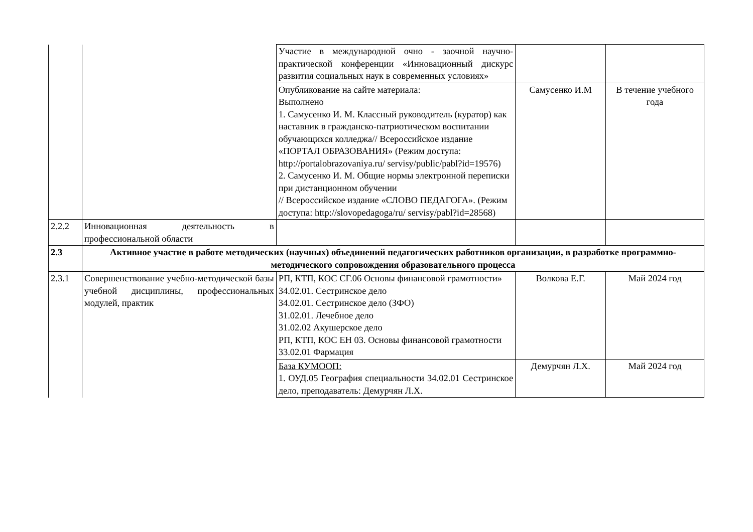| | | Участие в международной очно - заочной научно-практической конференции «Инновационный дискурс развития социальных наук в современных условиях» | | |
| | | Опубликование на сайте материала: Выполнено 1. Самусенко И. М. Классный руководитель (куратор) как наставник в гражданско-патриотическом воспитании обучающихся колледжа// Всероссийское издание «ПОРТАЛ ОБРАЗОВАНИЯ» (Режим доступа: http://portalobrazovaniya.ru/ servisy/public/pabl?id=19576) 2. Самусенко И. М. Общие нормы электронной переписки при дистанционном обучении // Всероссийское издание «СЛОВО ПЕДАГОГА». (Режим доступа: http://slovopedagoga/ru/ servisy/pabl?id=28568) | Самусенко И.М | В течение учебного года |
| 2.2.2 | Инновационная деятельность в профессиональной области | | | |
| 2.3 | Активное участие в работе методических (научных) объединений педагогических работников организации, в разработке программно-методического сопровождения образовательного процесса | | | |
| 2.3.1 | Совершенствование учебно-методической базы учебной дисциплины, профессиональных модулей, практик | РП, КТП, КОС СГ.06 Основы финансовой грамотности» 34.02.01. Сестринское дело 34.02.01. Сестринское дело (ЗФО) 31.02.01. Лечебное дело 31.02.02 Акушерское дело РП, КТП, КОС ЕН 03. Основы финансовой грамотности 33.02.01 Фармация | Волкова Е.Г. | Май 2024 год |
| | | База КУМООП: 1. ОУД.05 География специальности 34.02.01 Сестринское дело, преподаватель: Демурчян Л.Х. | Демурчян Л.Х. | Май 2024 год |